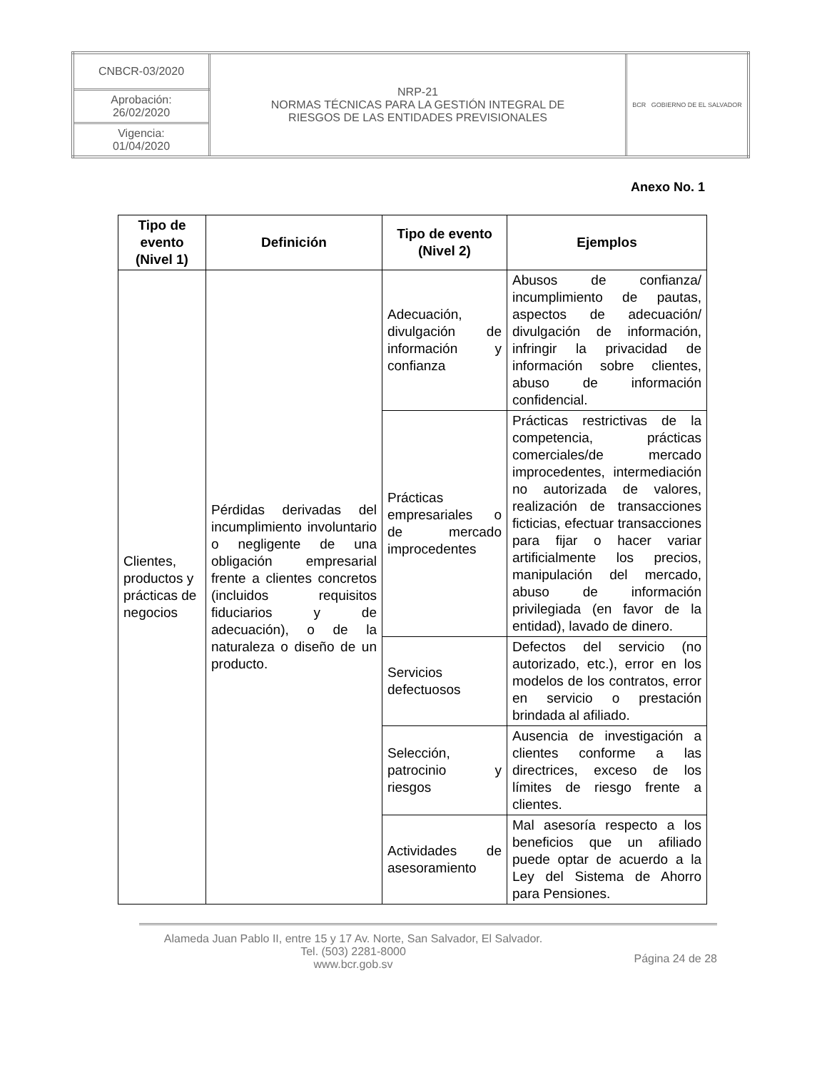| CNBCR-03/2020 | NRP-21 NORMAS TÉCNICAS PARA LA GESTIÓN INTEGRAL DE RIESGOS DE LAS ENTIDADES PREVISIONALES | BCR GOBIERNO DE EL SALVADOR |
| Aprobación: 26/02/2020 | | |
| Vigencia: 01/04/2020 | | |
Anexo No. 1
| Tipo de evento (Nivel 1) | Definición | Tipo de evento (Nivel 2) | Ejemplos |
| --- | --- | --- | --- |
| Clientes, productos y prácticas de negocios | Pérdidas derivadas del incumplimiento involuntario o negligente de una obligación empresarial frente a clientes concretos (incluidos requisitos fiduciarios y de adecuación), o de la naturaleza o diseño de un producto. | Adecuación, divulgación de información y confianza | Abusos de confianza/ incumplimiento de pautas, aspectos de adecuación/ divulgación de información, infringir la privacidad de información sobre clientes, abuso de información confidencial. |
| | | Prácticas empresariales o de mercado improcedentes | Prácticas restrictivas de la competencia, prácticas comerciales/de mercado improcedentes, intermediación no autorizada de valores, realización de transacciones ficticias, efectuar transacciones para fijar o hacer variar artificialmente los precios, manipulación del mercado, abuso de información privilegiada (en favor de la entidad), lavado de dinero. |
| | | Servicios defectuosos | Defectos del servicio (no autorizado, etc.), error en los modelos de los contratos, error en servicio o prestación brindada al afiliado. |
| | | Selección, patrocinio y riesgos | Ausencia de investigación a clientes conforme a las directrices, exceso de los límites de riesgo frente a clientes. |
| | | Actividades de asesoramiento | Mal asesoría respecto a los beneficios que un afiliado puede optar de acuerdo a la Ley del Sistema de Ahorro para Pensiones. |
Alameda Juan Pablo II, entre 15 y 17 Av. Norte, San Salvador, El Salvador.
Tel. (503) 2281-8000
www.bcr.gob.sv
Página 24 de 28